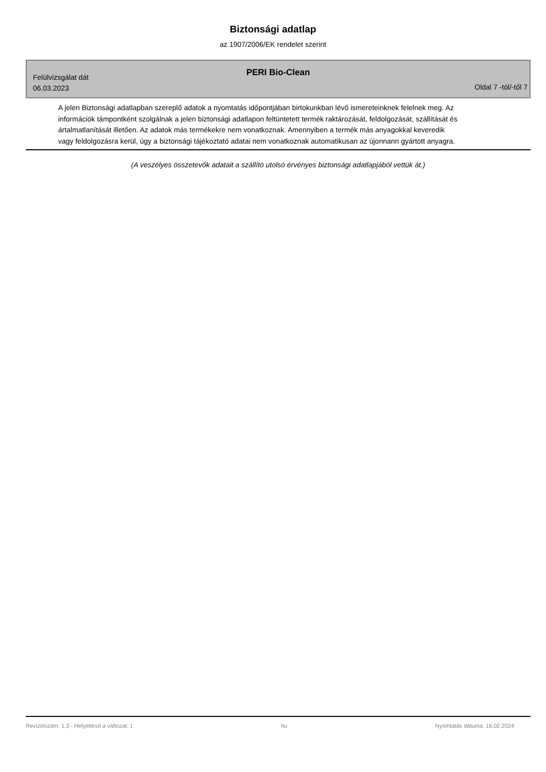Biztonsági adatlap
az 1907/2006/EK rendelet szerint
PERI Bio-Clean
Felülvizsgálat dát
06.03.2023
Oldal 7 -tól/-től 7
A jelen Biztonsági adatlapban szereplő adatok a nyomtatás időpontjában birtokunkban lévő ismereteinknek felelnek meg. Az információk támpontként szolgálnak a jelen biztonsági adatlapon feltüntetett termék raktározását, feldolgozását, szállítását és ártalmatlanítását illetően. Az adatok más termékekre nem vonatkoznak. Amennyiben a termék más anyagokkal keveredik vagy feldolgozásra kerül, úgy a biztonsági tájékoztató adatai nem vonatkoznak automatikusan az újonnann gyártott anyagra.
(A veszélyes összetevők adatait a szállító utolsó érvényes biztonsági adatlapjából vettük át.)
Revíziószám: 1,3 - Helyettesít a változat: 1 hu Nyomtatás dátuma: 16.02.2024